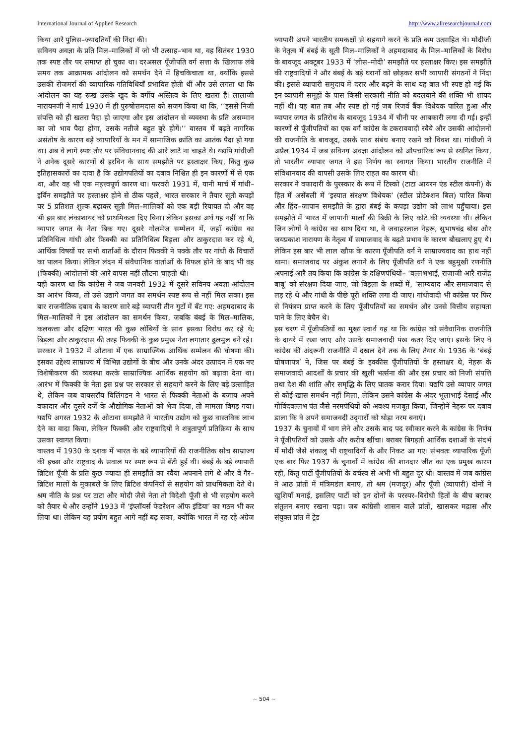International Journal of Applied Research http://www.allresearchjournal.com
किया आरै पुलिस–ज्यादतियों की निंदा की।
सविनय अवज्ञा के प्रति मिल–मालिकों में जो भी उत्साह–भाव था, वह सितंबर 1930 तक स्पष्ट तौर पर समाप्त हो चुका था। दरअसल पूँजीपति वर्ग सत्ता के खिलाफ लंबे समय तक आक्रामक आंदोलन को समर्थन देने में हिचकिचाता था, क्योंकि इससे उसकी रोजमर्रा की व्यापारिक गतिविधियाँ प्रभावित होती थीं और उसे लगता था कि आंदोलन का यह रूख उसके खुद के वर्गीय अस्तित्व के लिए खतरा है। लालाजी नारायनजी ने मार्च 1930 में ही पुरुषोत्तमदास को सजग किया था कि, ‘‘इससे निजी संपत्ति को ही खतरा पैदा हो जाएगा और इस आंदोलन से व्यवस्था के प्रति असम्मान का जो भाव पैदा होगा, उसके नतीजे बहुत बुरे होगें।’’ वास्तव में बढ़ते नागरिक असंतोष के कारण बड़े व्यापारियों के मन में सामाजिक क्रांति का आतंक पैदा हो गया था। अब वे लागे स्पष्ट तौर पर संविधानवाद की आरे लाटै ना चाहते थे। यद्यपि गांधीजी ने अनेक दूसरे कारणों से इरविन के साथ समझौते पर हस्ताक्षर किए, किंतु कुछ इतिहासकारों का दावा है कि उद्योगपतियों का दबाव निश्चित ही इन कारणों में से एक था, और वह भी एक महत्त्वपूर्ण कारण था। फरवरी 1931 में, यानी मार्च में गांधी–इर्विन समझौते पर हस्ताक्षर होने से ठीक पहले, भारत सरकार ने तैयार सूती कपड़ों पर 5 प्रतिशत शुल्क बढ़ाकर सूती मिल–मालिकों को एक बड़ी रियायत दी और वह भी इस बार लंकाशायर को प्राथमिकता दिए बिना। लेकिन इसका अर्थ यह नहीं था कि व्यापार जगत के नेता बिक गए। दूसरे गोलमेज सम्मेलन में, जहाँ कांग्रेस का प्रतिनिधित्व गांधी और फिक्की का प्रतिनिधित्व बिड़ला और ठाकुरदास कर रहे थे, आर्थिक विषयों पर सभी वार्ताओं के दौरान फिक्की ने पक्के तौर पर गांधी के विचारों का पालन किया। लेकिन लंदन में संवैधानिक वार्ताओं के विफल होने के बाद भी वह (फिक्की) आंदोलनों की आरे वापस नहीं लौटना चाहती थी।
यही कारण था कि कांग्रेस ने जब जनवरी 1932 में दूसरे सविनय अवज्ञा आंदोलन का आरंभ किया, तो उसे उद्यागे जगत का समर्थन स्पष्ट रूप से नहीं मिल सका। इस बार राजनीतिक दबाव के कारण सारे बड़े व्यापारी तीन गुटों में बँट गए: अहमदाबाद के मिल–मालिकों ने इस आंदोलन का समर्थन किया, जबकि बंबई के मिल–मालिक, कलकत्ता और दक्षिण भारत की कुछ लॉबियों के साथ इसका विरोध कर रहे थे; बिड़ला और ठाकुरदास की तरह फिक्की के कुछ प्रमुख नेता लगातार ढुलमुल बने रहे।
सरकार ने 1932 में ओटावा में एक साम्राज्यिक आर्थिक सम्मेलन की घोषणा की। इसका उद्देश्य साम्राज्य में विभिन्न उद्योगों के बीच और उनके अंदर उत्पादन में एक नए विशेषीकरण की व्यवस्था करके साम्राज्यिक आर्थिक सहयोग को बढ़ावा देना था। आरंभ में फिक्की के नेता इस प्रश्न पर सरकार से सहयागे करने के लिए बड़े उत्साहित थे, लेकिन जब वायसरॉय विलिंगडन ने भारत से फिक्की नेताओं के बजाय अपने वफादार और दूसरे दर्जे के औद्योगिक नेताओं को भेज दिया, तो मामला बिगड़ गया। यद्यपि अगस्त 1932 के ओटावा समझौते ने भारतीय उद्योग को कुछ वास्तविक लाभ देने का वादा किया, लेकिन फिक्की और राष्ट्रवादियों ने शत्रुतापूर्ण प्रतिक्रिया के साथ उसका स्वागत किया।
वास्तव में 1930 के दशक में भारत के बडे व्यापारियों की राजनीतिक सोच साम्राज्य की इच्छा और राष्ट्रवाद के सवाल पर स्पष्ट रूप से बँटी हुई थी। बंबई के बड़े व्यापारी ब्रिटिश पूँजी के प्रति कुछ ज्यादा ही समझौते का रवैया अपनाने लगे थे और वे गैर–ब्रिटिश मालों के मुकाबले के लिए ब्रिटिश कंपनियों से सहयोग को प्राथमिकता देते थे। श्रम नीति के प्रश्न पर टाटा और मोदी जैसे नेता तो विदेशी पूँजी से भी सहयोग करने को तैयार थे और उन्होंने 1933 में ‘इंप्लॉयर्स फेडरेशन ऑफ इंडिया’ का गठन भी कर लिया था। लेकिन यह प्रयोग बहुत आगे नहीं बढ़ सका, क्योंकि भारत में रह रहे अंग्रेज व्यापारी अपने भारतीय समकक्षों से सहयागे करने के प्रति कम उत्साहित थे। मोदीजी के नेतृत्व में बंबई के सूती मिल–मालिकों ने अहमदाबाद के मिल–मालिकों के विरोध के बावजूद अक्टूबर 1933 में ‘लीस–मोदी’ समझौते पर हस्ताक्षर किए। इस समझौते की राष्ट्रवादियों ने और बंबई के बड़े घरानों को छोड़कर सभी व्यापारी संगठनों ने निंदा की। इससे व्यापारी समुदाय में दरार और बढ़ने के साथ यह बात भी स्पष्ट हो गई कि इन व्यापारी समूहों के पास किसी सरकारी नीति को बदलवाने की शक्ति भी शायद नहीं थी। यह बात तब और स्पष्ट हो गई जब रिजर्व बैंक विधेयक पारित हुआ और व्यापार जगत के प्रतिरोध के बावजूद 1934 में चीनी पर आबकारी लगा दी गई। इन्हीं कारणों से पूँजीपतियों का एक वर्ग कांग्रेस के टकराववादी रवैये और उसकी आंदोलनों की राजनीति के बावजूद, उसके साथ संबंध बनाए रखने को विवश था। गांधीजी ने अप्रैल 1934 में जब सविनय अवज्ञा आंदोलन को औपचारिक रूप से स्थगित किया, तो भारतीय व्यापार जगत ने इस निर्णय का स्वागत किया। भारतीय राजनीति में संविधानवाद की वापसी उसके लिए राहत का कारण थी।
सरकार ने वफादारी के पुरस्कार के रूप में टिस्को (टाटा आयरन एंड स्टील कंपनी) के हित में असेंबली में ‘इस्पात संरक्षण विधेयक’ (स्टील प्रोटेक्शन बिल) पारित किया और हिंद–जापान समझौते के द्वारा बंबई के कपड़ा उद्योग को लाभ पहुँचाया। इस समझौते में भारत में जापानी मालों की बिक्री के लिए कोटे की व्यवस्था थी। लेकिन जिन लोगों ने कांग्रेस का साथ दिया था, वे जवाहरलाल नेहरू, सुभाषचंद्र बोस और जयप्रकाश नारायण के नेतृत्व में समाजवाद के बढ़ते प्रभाव के कारण बौखलाए हुए थे। लेकिन इस बार भी लाल खौफ के कारण पूँजीपति वर्ग ने साम्राज्यवाद का हाथ नहीं थामा। समाजवाद पर अंकुश लगाने के लिए पूँजीपति वर्ग ने एक बहुमुखी रणनीति अपनाई आरै तय किया कि कांग्रेस के दक्षिणपंथियों– ‘वल्लभभाई, राजाजी आरै राजेंद्र बाबू’ को संरक्षण दिया जाए, जो बिड़ला के शब्दों में, ‘साम्यवाद और समाजवाद से लड़ रहे थे और गांधी के पीछे पूरी शक्ति लगा दी जाए। गांधीवादी भी कांग्रेस पर फिर से नियंत्रण प्राप्त करने के लिए पूँजीपतियों का समर्थन और उनसे वित्तीय सहायता पाने के लिए बेचैन थे।
इस चरण में पूँजीपतियों का मुख्य स्वार्थ यह था कि कांग्रेस को संवैधानिक राजनीति के दायरे में रखा जाए और उसके समाजवादी पंख कतर दिए जाएं। इसके लिए वे कांग्रेस की अंदरूनी राजनीति में दखल देने तक के लिए तैयार थे। 1936 के ‘बंबई घोषणापत्र’ ने, जिस पर बंबई के इक्कीस पूँजीपतियों के हस्ताक्षर थे, नेहरू के समाजवादी आदर्शों के प्रचार की खुली भर्त्सना की और इस प्रचार को निजी संपत्ति तथा देश की शांति और समृद्धि के लिए घातक करार दिया। यद्यपि उसे व्यापार जगत से कोई खास समर्थन नहीं मिला, लेकिन उसने कांग्रेस के अंदर भूलाभाई देसाई और गोविंदवल्लभ पंत जैसे नरमपंथियों को अवश्य मजबूत किया, जिन्होनें नेहरू पर दबाव डाला कि वे अपने समाजवदी उद्‌गारों को थोड़ा नरम बनाएं।
1937 के चुनावों में भाग लेने और उसके बाद पद स्वीकार करने के कांग्रेस के निर्णय ने पूँजीपतियों को उसके और करीब खींचा। बराबर बिगड़ती आर्थिक दशाओं के संदर्भ में मोदी जैसे शंकालु भी राष्ट्रवादियों के और निकट आ गए। संभवतः व्यापारिक पूँजी एक बार फिर 1937 के चुनावों में कांग्रेस की शानदार जीत का एक प्रमुख कारण रही, किंतु पार्टी पूँजीपतियों के वर्चस्व से अभी भी बहुत दूर थी। वास्तव में जब कांग्रेस ने आठ प्रांतों में मंत्रिमडंल बनाए, तो श्रम (मजदूर) और पूँजी (व्यापारी) दोनों ने खुशियाँ मनाई, इसलिए पार्टी को इन दोनों के परस्पर–विरोधी हितों के बीच बराबर संतुलन बनाए रखना पड़ा। जब कांग्रेसी शासन वाले प्रांतों, खासकर मद्रास और संयुक्त प्रांत में ट्रेड
~ 504 ~